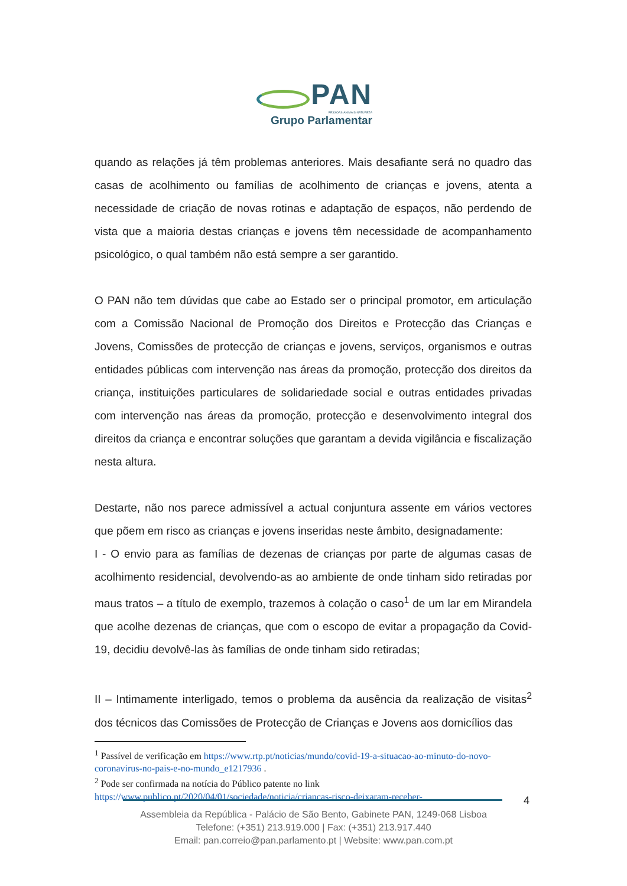PAN
PESSOAS·ANIMAIS·NATUREZA
Grupo Parlamentar
quando as relações já têm problemas anteriores. Mais desafiante será no quadro das casas de acolhimento ou famílias de acolhimento de crianças e jovens, atenta a necessidade de criação de novas rotinas e adaptação de espaços, não perdendo de vista que a maioria destas crianças e jovens têm necessidade de acompanhamento psicológico, o qual também não está sempre a ser garantido.
O PAN não tem dúvidas que cabe ao Estado ser o principal promotor, em articulação com a Comissão Nacional de Promoção dos Direitos e Protecção das Crianças e Jovens, Comissões de protecção de crianças e jovens, serviços, organismos e outras entidades públicas com intervenção nas áreas da promoção, protecção dos direitos da criança, instituições particulares de solidariedade social e outras entidades privadas com intervenção nas áreas da promoção, protecção e desenvolvimento integral dos direitos da criança e encontrar soluções que garantam a devida vigilância e fiscalização nesta altura.
Destarte, não nos parece admissível a actual conjuntura assente em vários vectores que põem em risco as crianças e jovens inseridas neste âmbito, designadamente:
I - O envio para as famílias de dezenas de crianças por parte de algumas casas de acolhimento residencial, devolvendo-as ao ambiente de onde tinham sido retiradas por maus tratos – a título de exemplo, trazemos à colação o caso<sup>1</sup> de um lar em Mirandela que acolhe dezenas de crianças, que com o escopo de evitar a propagação da Covid-19, decidiu devolvê-las às famílias de onde tinham sido retiradas;
II – Intimamente interligado, temos o problema da ausência da realização de visitas<sup>2</sup> dos técnicos das Comissões de Protecção de Crianças e Jovens aos domicílios das
<sup>1</sup> Passível de verificação em https://www.rtp.pt/noticias/mundo/covid-19-a-situacao-ao-minuto-do-novo-coronavirus-no-pais-e-no-mundo_e1217936 .
<sup>2</sup> Pode ser confirmada na notícia do Público patente no link https://www.publico.pt/2020/04/01/sociedade/noticia/criancas-risco-deixaram-receber-
4
Assembleia da República - Palácio de São Bento, Gabinete PAN, 1249-068 Lisboa
Telefone: (+351) 213.919.000 | Fax: (+351) 213.917.440
Email: pan.correio@pan.parlamento.pt | Website: www.pan.com.pt